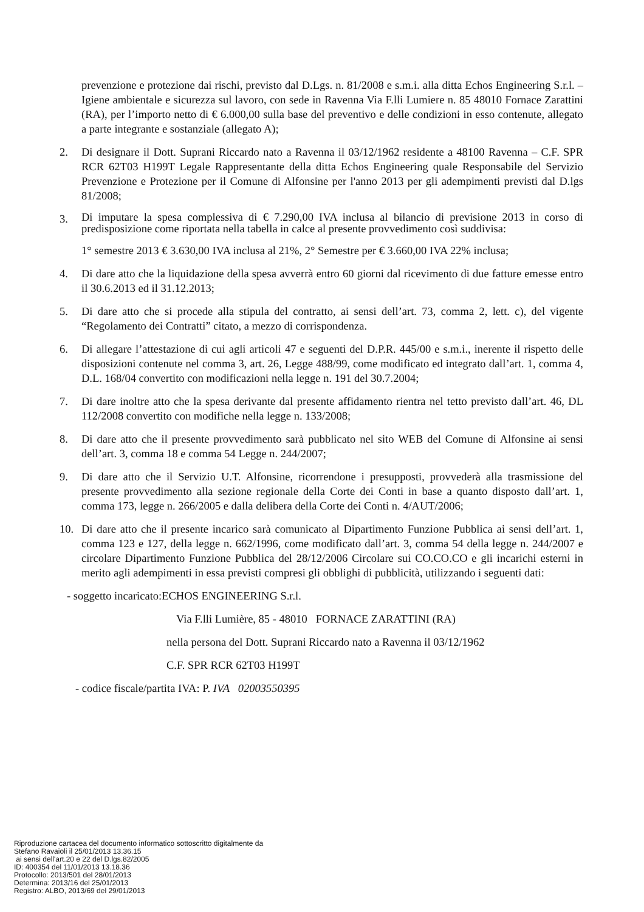prevenzione e protezione dai rischi, previsto dal D.Lgs. n. 81/2008 e s.m.i. alla ditta Echos Engineering S.r.l. – Igiene ambientale e sicurezza sul lavoro, con sede in Ravenna Via F.lli Lumiere n. 85 48010 Fornace Zarattini (RA), per l’importo netto di € 6.000,00 sulla base del preventivo e delle condizioni in esso contenute, allegato a parte integrante e sostanziale (allegato A);
2. Di designare il Dott. Suprani Riccardo nato a Ravenna il 03/12/1962 residente a 48100 Ravenna – C.F. SPR RCR 62T03 H199T Legale Rappresentante della ditta Echos Engineering quale Responsabile del Servizio Prevenzione e Protezione per il Comune di Alfonsine per l'anno 2013 per gli adempimenti previsti dal D.lgs 81/2008;
3.
Di imputare la spesa complessiva di € 7.290,00 IVA inclusa al bilancio di previsione 2013 in corso di predisposizione come riportata nella tabella in calce al presente provvedimento così suddivisa:
1° semestre 2013 € 3.630,00 IVA inclusa al 21%, 2° Semestre per € 3.660,00 IVA 22% inclusa;
4. Di dare atto che la liquidazione della spesa avverrà entro 60 giorni dal ricevimento di due fatture emesse entro il 30.6.2013 ed il 31.12.2013;
5. Di dare atto che si procede alla stipula del contratto, ai sensi dell’art. 73, comma 2, lett. c), del vigente “Regolamento dei Contratti” citato, a mezzo di corrispondenza.
6. Di allegare l’attestazione di cui agli articoli 47 e seguenti del D.P.R. 445/00 e s.m.i., inerente il rispetto delle disposizioni contenute nel comma 3, art. 26, Legge 488/99, come modificato ed integrato dall’art. 1, comma 4, D.L. 168/04 convertito con modificazioni nella legge n. 191 del 30.7.2004;
7. Di dare inoltre atto che la spesa derivante dal presente affidamento rientra nel tetto previsto dall’art. 46, DL 112/2008 convertito con modifiche nella legge n. 133/2008;
8. Di dare atto che il presente provvedimento sarà pubblicato nel sito WEB del Comune di Alfonsine ai sensi dell’art. 3, comma 18 e comma 54 Legge n. 244/2007;
9. Di dare atto che il Servizio U.T. Alfonsine, ricorrendone i presupposti, provvederà alla trasmissione del presente provvedimento alla sezione regionale della Corte dei Conti in base a quanto disposto dall’art. 1, comma 173, legge n. 266/2005 e dalla delibera della Corte dei Conti n. 4/AUT/2006;
10. Di dare atto che il presente incarico sarà comunicato al Dipartimento Funzione Pubblica ai sensi dell’art. 1, comma 123 e 127, della legge n. 662/1996, come modificato dall’art. 3, comma 54 della legge n. 244/2007 e circolare Dipartimento Funzione Pubblica del 28/12/2006 Circolare sui CO.CO.CO e gli incarichi esterni in merito agli adempimenti in essa previsti compresi gli obblighi di pubblicità, utilizzando i seguenti dati:
- soggetto incaricato:ECHOS ENGINEERING S.r.l.
Via F.lli Lumière, 85 - 48010 FORNACE ZARATTINI (RA)
nella persona del Dott. Suprani Riccardo nato a Ravenna il 03/12/1962
C.F. SPR RCR 62T03 H199T
- codice fiscale/partita IVA: P. IVA 02003550395
Riproduzione cartacea del documento informatico sottoscritto digitalmente da
Stefano Ravaioli il 25/01/2013 13.36.15
ai sensi dell'art.20 e 22 del D.lgs.82/2005
ID: 400354 del 11/01/2013 13.18.36
Protocollo: 2013/501 del 28/01/2013
Determina: 2013/16 del 25/01/2013
Registro: ALBO, 2013/69 del 29/01/2013